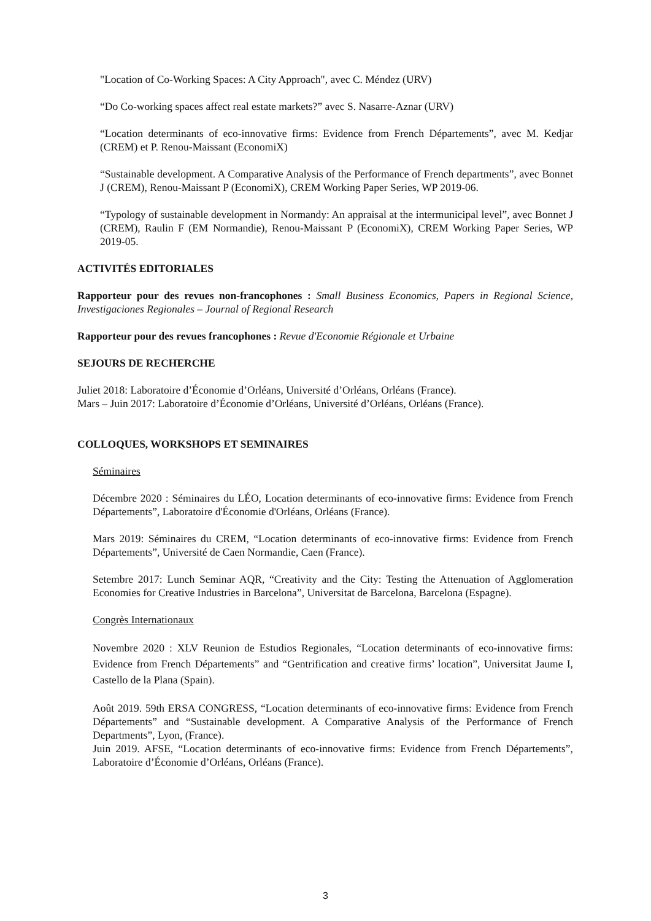"Location of Co-Working Spaces: A City Approach", avec C. Méndez (URV)
“Do Co-working spaces affect real estate markets?” avec S. Nasarre-Aznar (URV)
“Location determinants of eco-innovative firms: Evidence from French Départements”, avec M. Kedjar (CREM) et P. Renou-Maissant (EconomiX)
“Sustainable development. A Comparative Analysis of the Performance of French departments”, avec Bonnet J (CREM), Renou-Maissant P (EconomiX), CREM Working Paper Series, WP 2019-06.
“Typology of sustainable development in Normandy: An appraisal at the intermunicipal level”, avec Bonnet J (CREM), Raulin F (EM Normandie), Renou-Maissant P (EconomiX), CREM Working Paper Series, WP 2019-05.
ACTIVITÉS EDITORIALES
Rapporteur pour des revues non-francophones : Small Business Economics, Papers in Regional Science, Investigaciones Regionales – Journal of Regional Research
Rapporteur pour des revues francophones : Revue d'Economie Régionale et Urbaine
SEJOURS DE RECHERCHE
Juliet 2018: Laboratoire d’Économie d’Orléans, Université d’Orléans, Orléans (France).
Mars – Juin 2017: Laboratoire d’Économie d’Orléans, Université d’Orléans, Orléans (France).
COLLOQUES, WORKSHOPS ET SEMINAIRES
Séminaires
Décembre 2020 : Séminaires du LÉO, Location determinants of eco-innovative firms: Evidence from French Départements”, Laboratoire d'Économie d'Orléans, Orléans (France).
Mars 2019: Séminaires du CREM, “Location determinants of eco-innovative firms: Evidence from French Départements”, Université de Caen Normandie, Caen (France).
Setembre 2017: Lunch Seminar AQR, “Creativity and the City: Testing the Attenuation of Agglomeration Economies for Creative Industries in Barcelona”, Universitat de Barcelona, Barcelona (Espagne).
Congrès Internationaux
Novembre 2020 : XLV Reunion de Estudios Regionales, “Location determinants of eco-innovative firms: Evidence from French Départements” and “Gentrification and creative firms’ location”, Universitat Jaume I, Castello de la Plana (Spain).
Août 2019. 59th ERSA CONGRESS, “Location determinants of eco-innovative firms: Evidence from French Départements” and “Sustainable development. A Comparative Analysis of the Performance of French Departments”, Lyon, (France).
Juin 2019. AFSE, “Location determinants of eco-innovative firms: Evidence from French Départements”, Laboratoire d’Économie d’Orléans, Orléans (France).
3